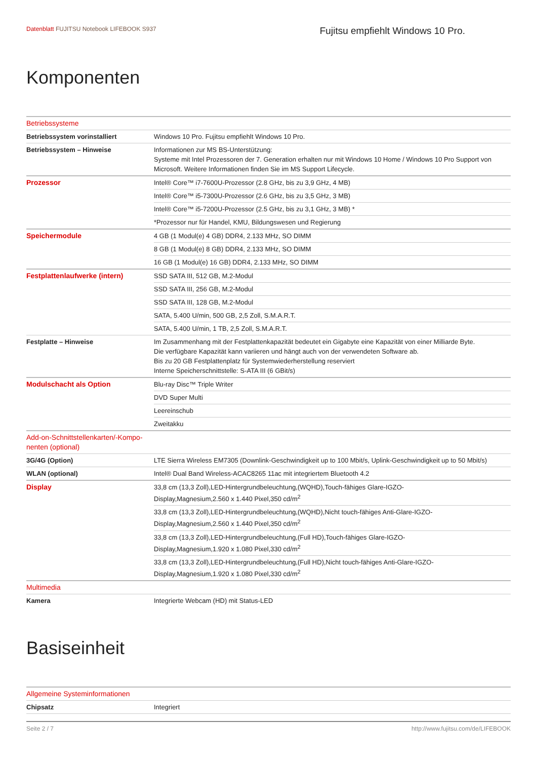Datenblatt FUJITSU Notebook LIFEBOOK S937
Fujitsu empfiehlt Windows 10 Pro.
Komponenten
| Betriebssysteme | |
| Betriebssystem vorinstalliert | Windows 10 Pro. Fujitsu empfiehlt Windows 10 Pro. |
| Betriebssystem – Hinweise | Informationen zur MS BS-Unterstützung: Systeme mit Intel Prozessoren der 7. Generation erhalten nur mit Windows 10 Home / Windows 10 Pro Support von Microsoft. Weitere Informationen finden Sie im MS Support Lifecycle. |
| Prozessor | Intel® Core™ i7-7600U-Prozessor (2.8 GHz, bis zu 3,9 GHz, 4 MB) |
| | Intel® Core™ i5-7300U-Prozessor (2.6 GHz, bis zu 3,5 GHz, 3 MB) |
| | Intel® Core™ i5-7200U-Prozessor (2.5 GHz, bis zu 3,1 GHz, 3 MB) * |
| | *Prozessor nur für Handel, KMU, Bildungswesen und Regierung |
| Speichermodule | 4 GB (1 Modul(e) 4 GB) DDR4, 2.133 MHz, SO DIMM |
| | 8 GB (1 Modul(e) 8 GB) DDR4, 2.133 MHz, SO DIMM |
| | 16 GB (1 Modul(e) 16 GB) DDR4, 2.133 MHz, SO DIMM |
| Festplattenlaufwerke (intern) | SSD SATA III, 512 GB, M.2-Modul |
| | SSD SATA III, 256 GB, M.2-Modul |
| | SSD SATA III, 128 GB, M.2-Modul |
| | SATA, 5.400 U/min, 500 GB, 2,5 Zoll, S.M.A.R.T. |
| | SATA, 5.400 U/min, 1 TB, 2,5 Zoll, S.M.A.R.T. |
| Festplatte – Hinweise | Im Zusammenhang mit der Festplattenkapazität bedeutet ein Gigabyte eine Kapazität von einer Milliarde Byte. Die verfügbare Kapazität kann variieren und hängt auch von der verwendeten Software ab. Bis zu 20 GB Festplattenplatz für Systemwiederherstellung reserviert Interne Speicherschnittstelle: S-ATA III (6 GBit/s) |
| Modulschacht als Option | Blu-ray Disc™ Triple Writer |
| | DVD Super Multi |
| | Leereinschub |
| | Zweitakku |
| Add-on-Schnittstellenkarten/-Kompo- nenten (optional) | |
| 3G/4G (Option) | LTE Sierra Wireless EM7305 (Downlink-Geschwindigkeit up to 100 Mbit/s, Uplink-Geschwindigkeit up to 50 Mbit/s) |
| WLAN (optional) | Intel® Dual Band Wireless-ACAC8265 11ac mit integriertem Bluetooth 4.2 |
| Display | 33,8 cm (13,3 Zoll),LED-Hintergrundbeleuchtung,(WQHD),Touch-fähiges Glare-IGZO- Display,Magnesium,2.560 x 1.440 Pixel,350 cd/m<sup>2</sup> |
| | 33,8 cm (13,3 Zoll),LED-Hintergrundbeleuchtung,(WQHD),Nicht touch-fähiges Anti-Glare-IGZO- Display,Magnesium,2.560 x 1.440 Pixel,350 cd/m<sup>2</sup> |
| | 33,8 cm (13,3 Zoll),LED-Hintergrundbeleuchtung,(Full HD),Touch-fähiges Glare-IGZO- Display,Magnesium,1.920 x 1.080 Pixel,330 cd/m<sup>2</sup> |
| | 33,8 cm (13,3 Zoll),LED-Hintergrundbeleuchtung,(Full HD),Nicht touch-fähiges Anti-Glare-IGZO- Display,Magnesium,1.920 x 1.080 Pixel,330 cd/m<sup>2</sup> |
| Multimedia | |
| Kamera | Integrierte Webcam (HD) mit Status-LED |
Basiseinheit
| Allgemeine Systeminformationen | |
| Chipsatz | Integriert |
Seite 2 / 7 http://www.fujitsu.com/de/LIFEBOOK